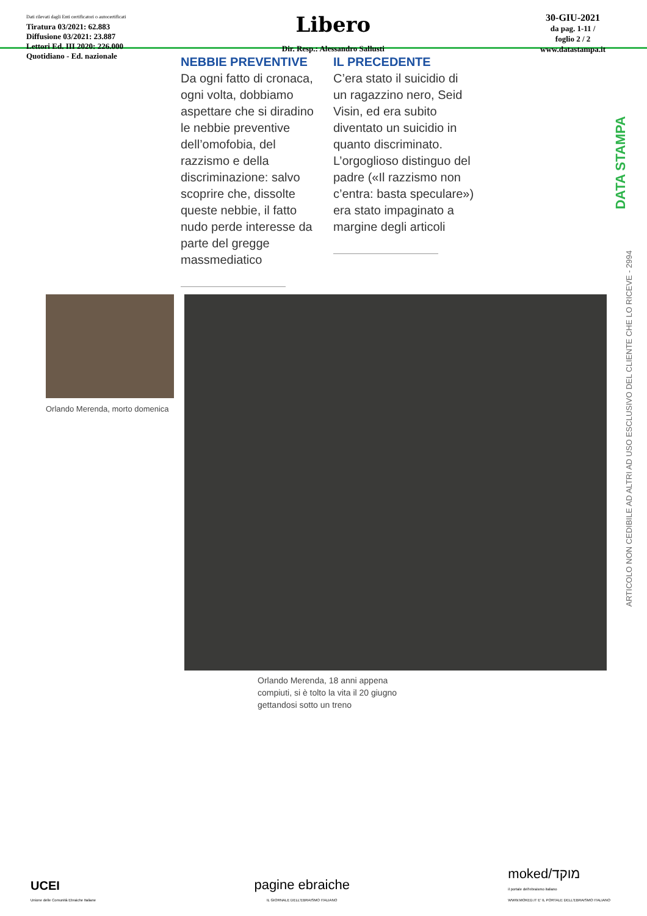Dati rilevati dagli Enti certificatori o autocertificati
Tiratura 03/2021: 62.883
Diffusione 03/2021: 23.887
Lettori Ed. III 2020: 226.000
Quotidiano - Ed. nazionale
Libero
Dir. Resp.: Alessandro Sallusti
30-GIU-2021
da pag. 1-11 /
foglio 2 / 2
www.datastampa.it
NEBBIE PREVENTIVE
Da ogni fatto di cronaca, ogni volta, dobbiamo aspettare che si diradino le nebbie preventive dell’omofobia, del razzismo e della discriminazione: salvo scoprire che, dissolte queste nebbie, il fatto nudo perde interesse da parte del gregge massmediatico
IL PRECEDENTE
C’era stato il suicidio di un ragazzino nero, Seid Visin, ed era subito diventato un suicidio in quanto discriminato. L’orgoglioso distinguo del padre («Il razzismo non c’entra: basta speculare») era stato impaginato a margine degli articoli
Orlando Merenda, morto domenica
Orlando Merenda, 18 anni appena
compiuti, si è tolto la vita il 20 giugno
gettandosi sotto un treno
DATA STAMPA
ARTICOLO NON CEDIBILE AD ALTRI AD USO ESCLUSIVO DEL CLIENTE CHE LO RICEVE - 2994
UCEI
Unione delle Comunità Ebraiche Italiane
pagine ebraiche
IL GIORNALE DELL'EBRAISMO ITALIANO
moked/מוקד
il portale dell'ebraismo italiano
WWW.MOKED.IT E' IL PORTALE DELL'EBRAISMO ITALIANO